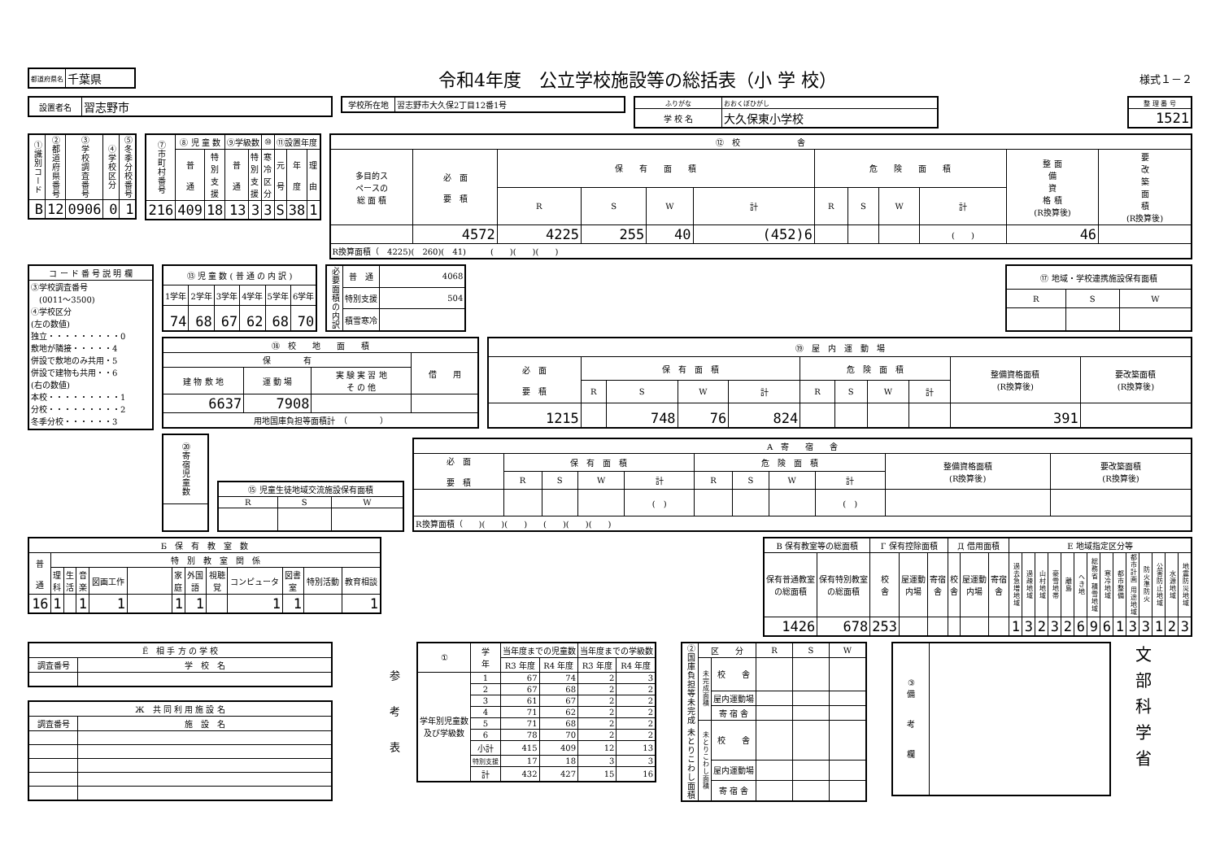| 都道府県名 | 千葉県 |
令和4年度　公立学校施設等の総括表（小 学 校）
様式１－２
| 設置者名 | 習志野市 |
| 学校所在地 | 習志野市大久保2丁目12番1号 |
| ふりがな | おおくぼひがし |
| 学 校 名 | 大久保東小学校 |
| 整 理 番 号 |
| 1521 |
| ①識別コード | ②都道府県番号 | ③学校調査番号 | ④学校区分 | ⑤冬季分校番号 |
| B | 12 | 0906 | 0 | 1 |
| ⑦市町村番号 | ⑧ 児 童 数 | | ⑨学級数 | | ⑩ | ⑪設置年度 | | |
| | 普 通 | 特 別 支 援 | 普 通 | 特 別 支 援 | 寒 冷 区 分 | 元 号 | 年 度 | 理 由 |
| 216 | 409 | 18 | 13 | 3 | 3 | S | 38 | 1 |
| ⑫ 校 舎 | | | | | | | | | | | |
| 多目的ス ペースの 総 面 積 | 必 面 要 積 | 保 有 面 積 | | | | 危 険 面 積 | | | | 整 面 備 資 格 積 (R換算後) | 要 改 築 面 積 (R換算後) |
| | | R | S | W | 計 | R | S | W | 計 | | |
| | 4572 | 4225 | 255 | 40 | (452)6 | | | | ( ) | 46 | |
| R換算面積（ 4225)( 260)( 41) ( )( )( ) | | | | | | | | | | | |
| コ ー ド 番 号 説 明 欄 |
| ③学校調査番号 (0011～3500) ④学校区分 (左の数値) 独立・・・・・・・・・0 敷地が隣接・・・・・4 併設で敷地のみ共用・5 併設で建物も共用・・6 (右の数値) 本校・・・・・・・・・1 分校・・・・・・・・・2 冬季分校・・・・・・3 |
| ⑬ 児 童 数 ( 普 通 の 内 訳 ) | | | | | |
| 1学年 | 2学年 | 3学年 | 4学年 | 5学年 | 6学年 |
| 74 | 68 | 67 | 62 | 68 | 70 |
| 必要面積の内訳 | 普 通 | 4068 |
| | 特別支援 | 504 |
| | 積雪寒冷 | |
| ⑰ 地域・学校連携施設保有面積 | | |
| R | S | W |
| ⑱ 校 地 面 積 | | | |
| 保 有 | | | 借 用 |
| 建 物 敷 地 | 運 動 場 | 実 験 実 習 地 そ の 他 | |
| 6637 | 7908 | | |
| 用地国庫負担等面積計 （ ） | | | |
| ⑲ 屋 内 運 動 場 | | | | | | | | | | |
| 必 面 要 積 | 保 有 面 積 | | | | 危 険 面 積 | | | | 整備資格面積 (R換算後) | 要改築面積 (R換算後) |
| | R | S | W | 計 | R | S | W | 計 | | |
| 1215 | | 748 | 76 | 824 | | | | | 391 | |
| ⑳寄宿児童数 |
| ⑮ 児童生徒地域交流施設保有面積 | | |
| R | S | W |
| A 寄 宿 舎 | | | | | | | | | | |
| 必 面 要 積 | 保 有 面 積 | | | | 危 険 面 積 | | | | 整備資格面積 (R換算後) | 要改築面積 (R換算後) |
| | R | S | W | 計 | R | S | W | 計 | | |
| | | | | ( ) | | | | ( ) | | |
| R換算面積（ )( )( ) ( )( )( ) | | | | | | | | | | |
| Б 保 有 教 室 数 | | | | | | | | | | | | |
| 普 通 | 特 別 教 室 関 係 | | | | | | | | | | | |
| | 理 科 | 生 活 | 音 楽 | 図画工作 | | 家 庭 | 外国 語 | 視聴 覚 | コンピュータ | 図書 室 | 特別活動 | 教育相談 |
| 16 | 1 | | 1 | 1 | | 1 | 1 | | 1 | 1 | | 1 |
| В 保有教室等の総面積 | | Г 保有控除面積 | | | Д 借用面積 | | | Е 地域指定区分等 | | | | | | | | | | | | | |
| 保有普通教室 の総面積 | 保有特別教室 の総面積 | 校 舎 | 屋運動 内場 | 寄宿 舎 | 校 舎 | 屋運動 内場 | 寄宿 舎 | 過去急増地域 | 過疎地域 | 山村地域 | 豪雪地帯 | 離島 | へき地 | 総務省 積雪地域 | 寒冷地域 | 都市整備 | 都市計画 用途地域 | 防火準防火 | 公害防止地域 | 水源地域 | 地震防災地域 |
| 1426 | 678 | 253 | | | | | | 1 | 3 | 2 | 3 | 2 | 6 | 9 | 6 | 1 | 3 | 3 | 1 | 2 | 3 |
| Ё 相 手 方 の 学 校 | |
| 調査番号 | 学 校 名 |
| Ж 共 同 利 用 施 設 名 | |
| 調査番号 | 施 設 名 |
参
考
表
| ① | 学 年 | 当年度までの児童数 | | 当年度までの学級数 | |
| | | R3 年度 | R4 年度 | R3 年度 | R4 年度 |
| 学年別児童数 及び学級数 | 1 | 67 | 74 | 2 | 3 |
| | 2 | 67 | 68 | 2 | 2 |
| | 3 | 61 | 67 | 2 | 2 |
| | 4 | 71 | 62 | 2 | 2 |
| | 5 | 71 | 68 | 2 | 2 |
| | 6 | 78 | 70 | 2 | 2 |
| | 小計 | 415 | 409 | 12 | 13 |
| | 特別支援 | 17 | 18 | 3 | 3 |
| | 計 | 432 | 427 | 15 | 16 |
| ②国庫負担等未完成 未とりこわし面積 | 区 分 | | R | S | W |
| | 未完成面積 | 校 舎 | | | |
| | | 屋内運動場 | | | |
| | | 寄 宿 舎 | | | |
| | 未とりこわし面積 | 校 舎 | | | |
| | | 屋内運動場 | | | |
| | | 寄 宿 舎 | | | |
| ③ 備 考 欄 | |
文
部
科
学
省